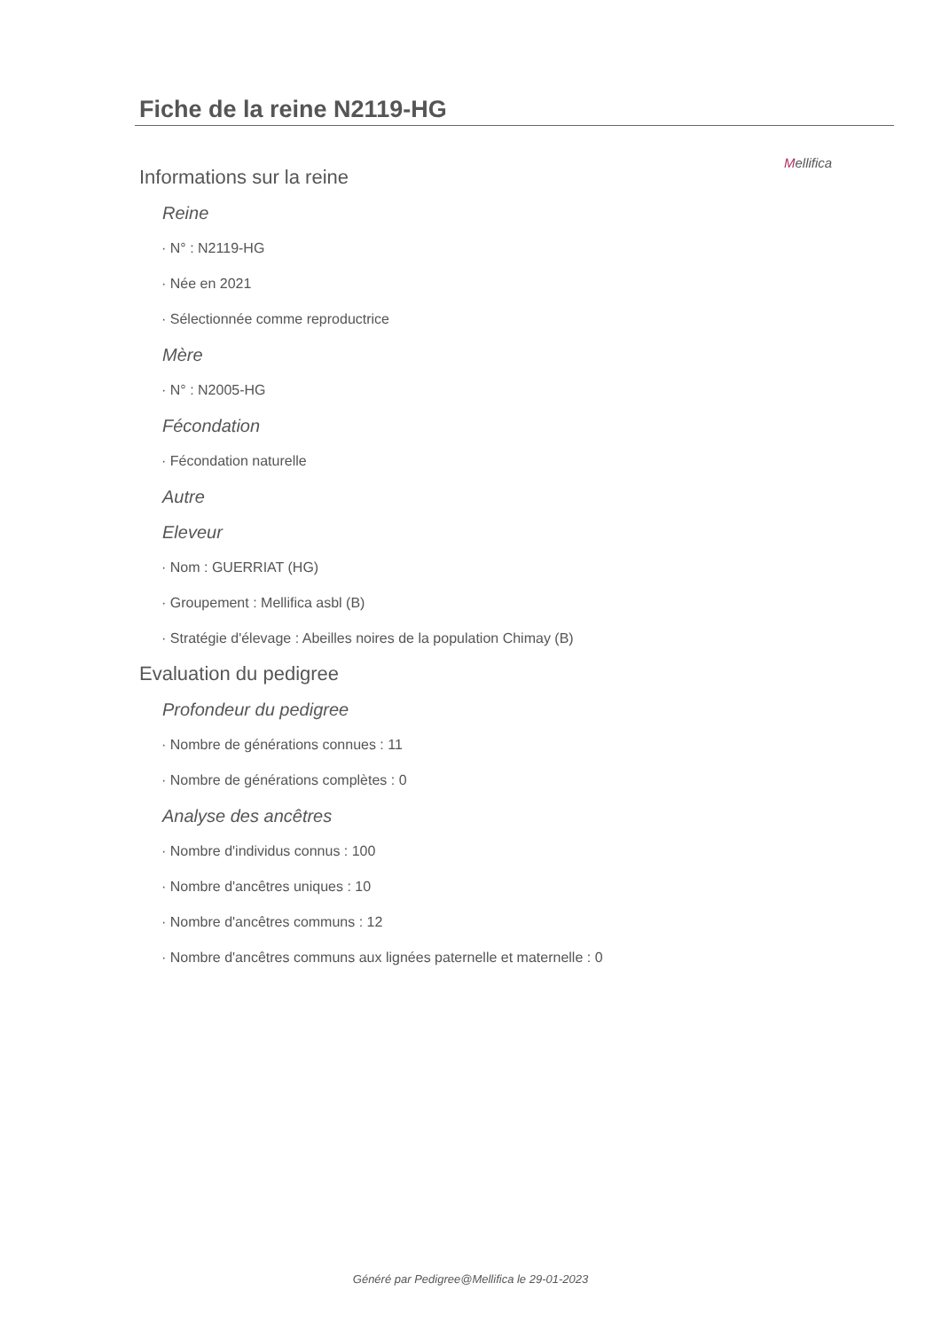Mellifica
Fiche de la reine N2119-HG
Informations sur la reine
Reine
· N° : N2119-HG
· Née en 2021
· Sélectionnée comme reproductrice
Mère
· N° : N2005-HG
Fécondation
· Fécondation naturelle
Autre
Eleveur
· Nom : GUERRIAT (HG)
· Groupement : Mellifica asbl (B)
· Stratégie d'élevage : Abeilles noires de la population Chimay (B)
Evaluation du pedigree
Profondeur du pedigree
· Nombre de générations connues : 11
· Nombre de générations complètes : 0
Analyse des ancêtres
· Nombre d'individus connus : 100
· Nombre d'ancêtres uniques : 10
· Nombre d'ancêtres communs : 12
· Nombre d'ancêtres communs aux lignées paternelle et maternelle : 0
Généré par Pedigree@Mellifica le 29-01-2023